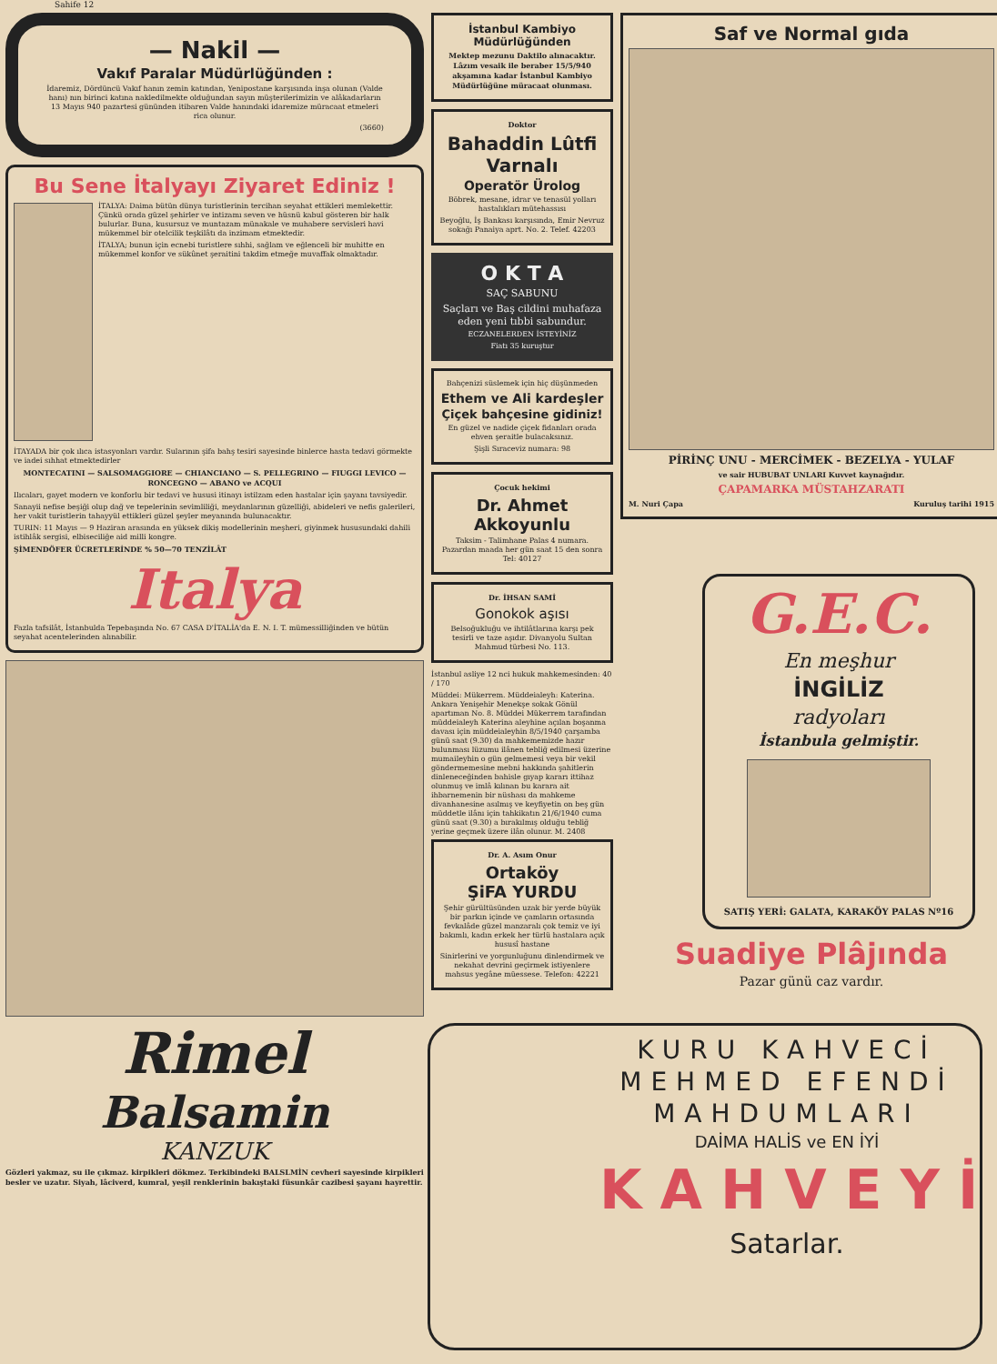Sahife 12
— Nakil —
Vakıf Paralar Müdürlüğünden :
İdaremiz, Dördüncü Vakıf hanın zemin katından, Yenipostane karşısında inşa olunan (Valde hanı) nın birinci katına nakledilmekte olduğundan sayın müşterilerimizin ve alâkadarların 13 Mayıs 940 pazartesi gününden itibaren Valde hanındaki idaremize müracaat etmeleri rica olunur.
(3660)
Bu Sene İtalyayı Ziyaret Ediniz !
İTALYA: Daima bütün dünya turistlerinin tercihan seyahat ettikleri memlekettir. Çünkü orada güzel şehirler ve intizamı seven ve hüsnü kabul gösteren bir halk bulurlar. Buna, kusursuz ve muntazam münakale ve muhabere servisleri havi mükemmel bir otelcilik teşkilâtı da inzimam etmektedir.
İTALYA; bunun için ecnebi turistlere sıhhi, sağlam ve eğlenceli bir muhitte en mükemmel konfor ve sükûnet şeraitini takdim etmeğe muvaffak olmaktadır.
İTAYADA bir çok ılıca istasyonları vardır. Sularının şifa bahş tesiri sayesinde binlerce hasta tedavi görmekte ve iadei sıhhat etmektedirler
MONTECATINI — SALSOMAGGIORE — CHIANCIANO — S. PELLEGRINO — FIUGGI LEVICO — RONCEGNO — ABANO ve ACQUI
Ilıcaları, gayet modern ve konforlu bir tedavi ve hususi itinayı istilzam eden hastalar için şayanı tavsiyedir.
Sanayii nefise beşiği olup dağ ve tepelerinin sevimliliği, meydanlarının güzelliği, abideleri ve nefis galerileri, her vakit turistlerin tahayyül ettikleri güzel şeyler meyanında bulunacaktır.
TURIN: 11 Mayıs — 9 Haziran arasında en yüksek dikiş modellerinin meşheri, giyinmek hususundaki dahili istihlâk sergisi, elbiseciliğe aid milli kongre.
ŞİMENDÖFER ÜCRETLERİNDE % 50—70 TENZİLÂT
Italya
Fazla tafsilât, İstanbulda Tepebaşında No. 67 CASA D'İTALİA'da E. N. I. T. mümessilliğinden ve bütün seyahat acentelerinden alınabilir.
Rimel
Balsamin
KANZUK
Gözleri yakmaz, su ile çıkmaz. kirpikleri dökmez. Terkibindeki BALSLMİN cevheri sayesinde kirpikleri besler ve uzatır. Siyah, lâciverd, kumral, yeşil renklerinin bakıştaki füsunkâr cazibesi şayanı hayrettir.
İstanbul Kambiyo Müdürlüğünden
Mektep mezunu Daktilo alınacaktır. Lâzım vesaik ile beraber 15/5/940 akşamına kadar İstanbul Kambiyo Müdürlüğüne müracaat olunması.
Doktor
Bahaddin Lûtfi Varnalı
Operatör Ürolog
Böbrek, mesane, idrar ve tenasül yolları hastalıkları mütehassısı
Beyoğlu, İş Bankası karşısında, Emir Nevruz sokağı Panaiya aprt. No. 2. Telef. 42203
O K T A
SAÇ SABUNU
Saçları ve Baş cildini muhafaza eden yeni tıbbi sabundur.
ECZANELERDEN İSTEYİNİZ
Fiatı 35 kuruştur
Bahçenizi süslemek için hiç düşünmeden
Ethem ve Ali kardeşler
Çiçek bahçesine gidiniz!
En güzel ve nadide çiçek fidanları orada ehven şeraitle bulacaksınız.
Şişli Sıraceviz numara: 98
Çocuk hekimi
Dr. Ahmet Akkoyunlu
Taksim - Talimhane Palas 4 numara. Pazardan maada her gün saat 15 den sonra Tel: 40127
Dr. İHSAN SAMİ
Gonokok aşısı
Belsoğukluğu ve ihtilâtlarına karşı pek tesirli ve taze aşıdır. Divanyolu Sultan Mahmud türbesi No. 113.
İstanbul asliye 12 nci hukuk mahkemesinden: 40 / 170
Müddei: Mükerrem. Müddeialeyh: Katerina. Ankara Yenişehir Menekşe sokak Gönül apartıman No. 8. Müddei Mükerrem tarafından müddeialeyh Katerina aleyhine açılan boşanma davası için müddeialeyhin 8/5/1940 çarşamba günü saat (9.30) da mahkememizde hazır bulunması lüzumu ilânen tebliğ edilmesi üzerine mumaileyhin o gün gelmemesi veya bir vekil göndermemesine mebni hakkında şahitlerin dinleneceğinden bahisle gıyap kararı ittihaz olunmuş ve imlâ kılınan bu karara ait ihbarnemenin bir nüshası da mahkeme divanhanesine asılmış ve keyfiyetin on beş gün müddetle ilânı için tahkikatın 21/6/1940 cuma günü saat (9.30) a bırakılmış olduğu tebliğ yerine geçmek üzere ilân olunur. M. 2408
Dr. A. Asım Onur
Ortaköy
ŞiFA YURDU
Şehir gürültüsünden uzak bir yerde büyük bir parkın içinde ve çamların ortasında fevkalâde güzel manzaralı çok temiz ve iyi bakımlı, kadın erkek her türlü hastalara açık hususî hastane
Sinirlerini ve yorgunluğunu dinlendirmek ve nekahat devrini geçirmek istiyenlere mahsus yegâne müessese. Telefon: 42221
Saf ve Normal gıda
PİRİNÇ UNU - MERCİMEK - BEZELYA - YULAF
ve sair HUBUBAT UNLARI Kuvvet kaynağıdır.
ÇAPAMARKA MÜSTAHZARATI
M. Nuri Çapa Kuruluş tarihi 1915
G.E.C.
En meşhur
İNGİLİZ
radyoları
İstanbula gelmiştir.
SATIŞ YERİ: GALATA, KARAKÖY PALAS Nº16
Suadiye Plâjında
Pazar günü caz vardır.
KURU KAHVECİ
MEHMED EFENDİ
MAHDUMLARI
DAİMA HALİS ve EN İYİ
KAHVEYİ
Satarlar.